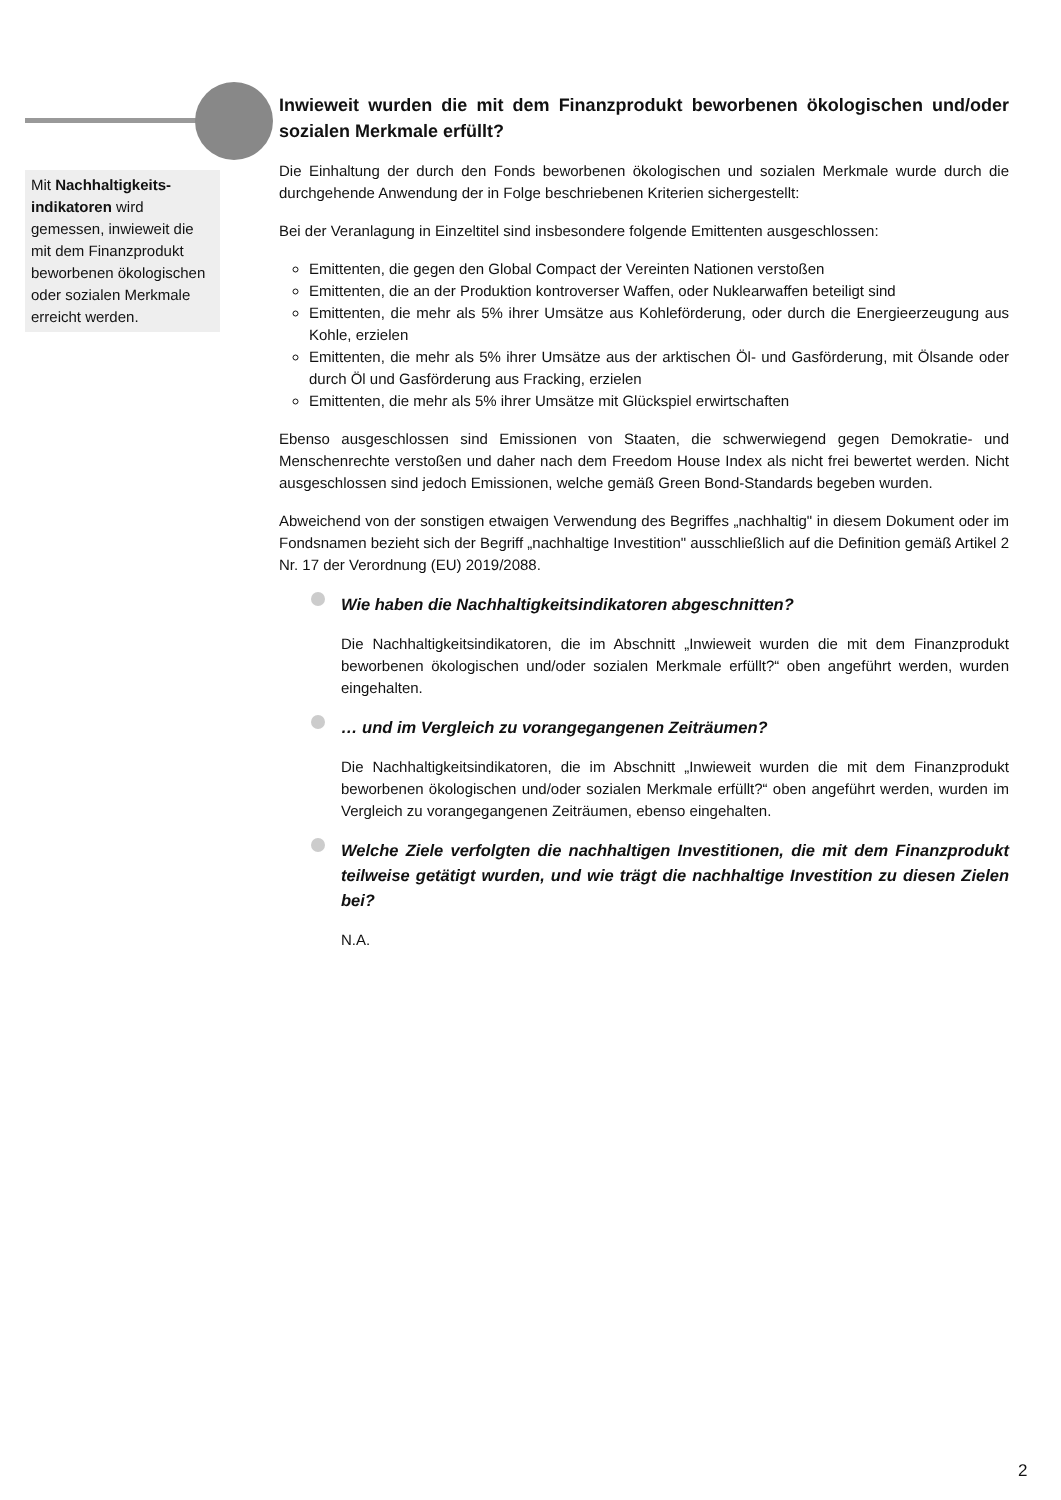Mit Nachhaltigkeits-indikatoren wird gemessen, inwieweit die mit dem Finanzprodukt beworbenen ökologischen oder sozialen Merkmale erreicht werden.
Inwieweit wurden die mit dem Finanzprodukt beworbenen ökologischen und/oder sozialen Merkmale erfüllt?
Die Einhaltung der durch den Fonds beworbenen ökologischen und sozialen Merkmale wurde durch die durchgehende Anwendung der in Folge beschriebenen Kriterien sichergestellt:
Bei der Veranlagung in Einzeltitel sind insbesondere folgende Emittenten ausgeschlossen:
Emittenten, die gegen den Global Compact der Vereinten Nationen verstoßen
Emittenten, die an der Produktion kontroverser Waffen, oder Nuklearwaffen beteiligt sind
Emittenten, die mehr als 5% ihrer Umsätze aus Kohleförderung, oder durch die Energieerzeugung aus Kohle, erzielen
Emittenten, die mehr als 5% ihrer Umsätze aus der arktischen Öl- und Gasförderung, mit Ölsande oder durch Öl und Gasförderung aus Fracking, erzielen
Emittenten, die mehr als 5% ihrer Umsätze mit Glückspiel erwirtschaften
Ebenso ausgeschlossen sind Emissionen von Staaten, die schwerwiegend gegen Demokratie- und Menschenrechte verstoßen und daher nach dem Freedom House Index als nicht frei bewertet werden. Nicht ausgeschlossen sind jedoch Emissionen, welche gemäß Green Bond-Standards begeben wurden.
Abweichend von der sonstigen etwaigen Verwendung des Begriffes „nachhaltig" in diesem Dokument oder im Fondsnamen bezieht sich der Begriff „nachhaltige Investition" ausschließlich auf die Definition gemäß Artikel 2 Nr. 17 der Verordnung (EU) 2019/2088.
Wie haben die Nachhaltigkeitsindikatoren abgeschnitten?
Die Nachhaltigkeitsindikatoren, die im Abschnitt „Inwieweit wurden die mit dem Finanzprodukt beworbenen ökologischen und/oder sozialen Merkmale erfüllt?“ oben angeführt werden, wurden eingehalten.
… und im Vergleich zu vorangegangenen Zeiträumen?
Die Nachhaltigkeitsindikatoren, die im Abschnitt „Inwieweit wurden die mit dem Finanzprodukt beworbenen ökologischen und/oder sozialen Merkmale erfüllt?“ oben angeführt werden, wurden im Vergleich zu vorangegangenen Zeiträumen, ebenso eingehalten.
Welche Ziele verfolgten die nachhaltigen Investitionen, die mit dem Finanzprodukt teilweise getätigt wurden, und wie trägt die nachhaltige Investition zu diesen Zielen bei?
N.A.
2